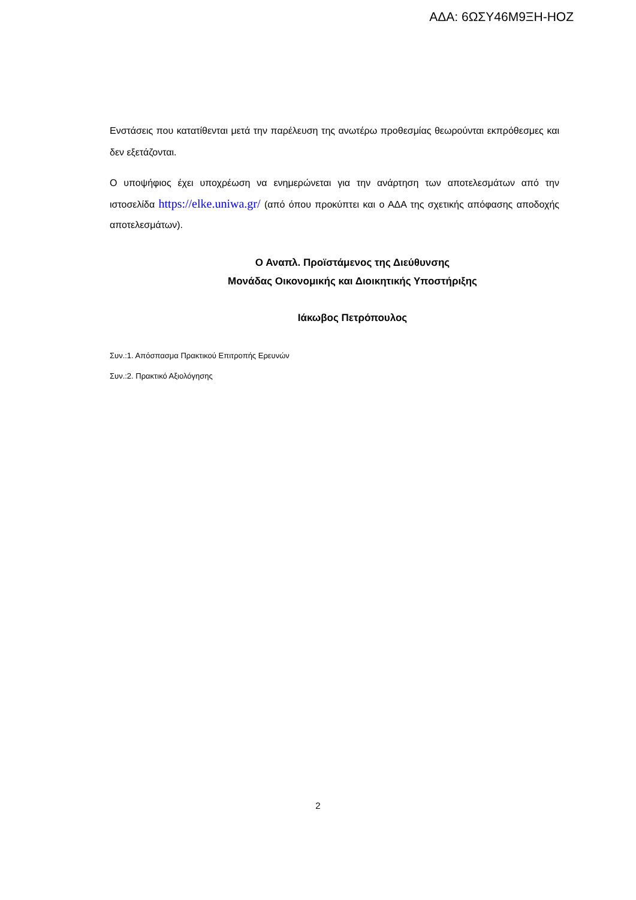ΑΔΑ: 6ΩΣΥ46Μ9ΞΗ-ΗΟΖ
Ενστάσεις που κατατίθενται μετά την παρέλευση της ανωτέρω προθεσμίας θεωρούνται εκπρόθεσμες και δεν εξετάζονται.
Ο υποψήφιος έχει υποχρέωση να ενημερώνεται για την ανάρτηση των αποτελεσμάτων από την ιστοσελίδα https://elke.uniwa.gr/ (από όπου προκύπτει και ο ΑΔΑ της σχετικής απόφασης αποδοχής αποτελεσμάτων).
Ο Αναπλ. Προϊστάμενος της Διεύθυνσης
Μονάδας Οικονομικής και Διοικητικής Υποστήριξης
Ιάκωβος Πετρόπουλος
Συν.:1. Απόσπασμα Πρακτικού Επιτροπής Ερευνών
Συν.:2. Πρακτικό Αξιολόγησης
2